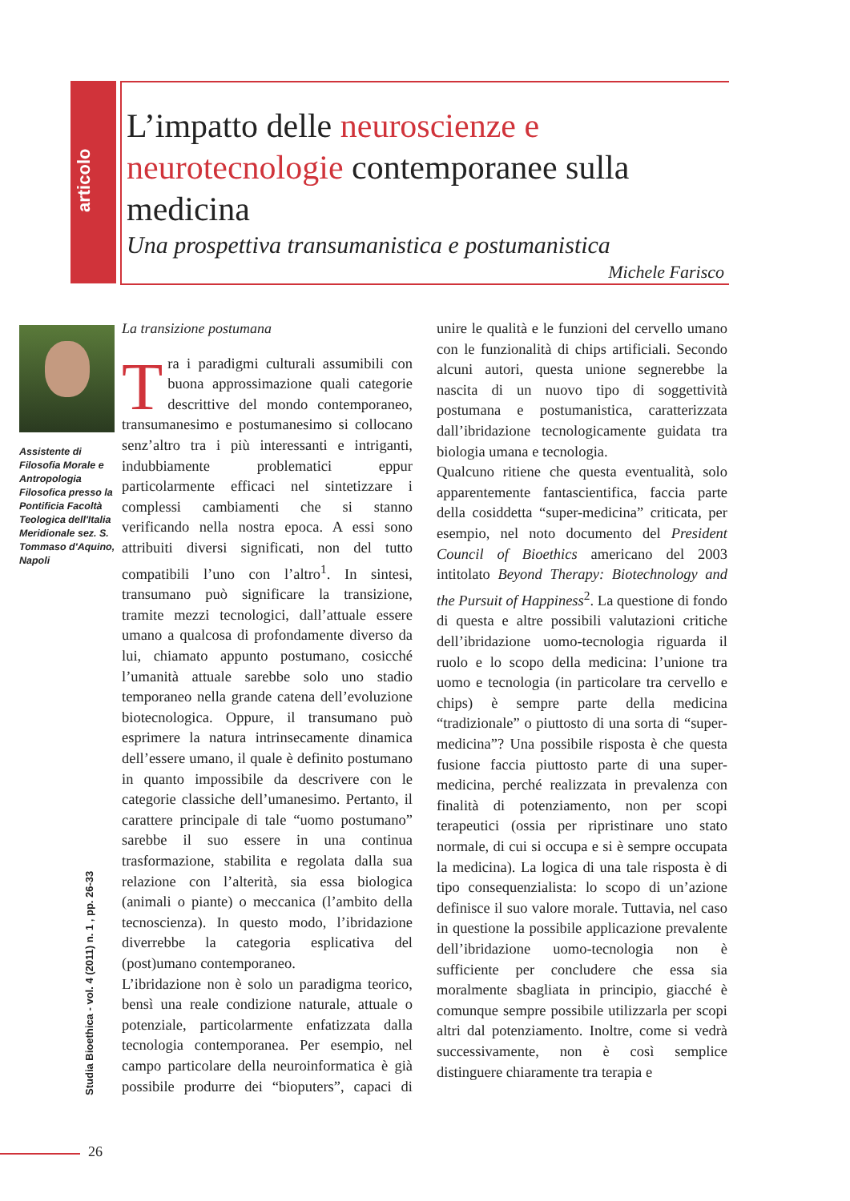articolo
L’impatto delle neuroscienze e neurotecnologie contemporanee sulla medicina
Una prospettiva transumanistica e postumanistica
Michele Farisco
Assistente di Filosofia Morale e Antropologia Filosofica presso la Pontificia Facoltà Teologica dell'Italia Meridionale sez. S. Tommaso d'Aquino, Napoli
La transizione postumana
Tra i paradigmi culturali assumibili con buona approssimazione quali categorie descrittive del mondo contemporaneo, transumanesimo e postumanesimo si collocano senz’altro tra i più interessanti e intriganti, indubbiamente problematici eppur particolarmente efficaci nel sintetizzare i complessi cambiamenti che si stanno verificando nella nostra epoca. A essi sono attribuiti diversi significati, non del tutto compatibili l’uno con l’altro<sup>1</sup>. In sintesi, transumano può significare la transizione, tramite mezzi tecnologici, dall’attuale essere umano a qualcosa di profondamente diverso da lui, chiamato appunto postumano, cosicché l’umanità attuale sarebbe solo uno stadio temporaneo nella grande catena dell’evoluzione biotecnologica. Oppure, il transumano può esprimere la natura intrinsecamente dinamica dell’essere umano, il quale è definito postumano in quanto impossibile da descrivere con le categorie classiche dell’umanesimo. Pertanto, il carattere principale di tale “uomo postumano” sarebbe il suo essere in una continua trasformazione, stabilita e regolata dalla sua relazione con l’alterità, sia essa biologica (animali o piante) o meccanica (l’ambito della tecnoscienza). In questo modo, l’ibridazione diverrebbe la categoria esplicativa del (post)umano contemporaneo.
L’ibridazione non è solo un paradigma teorico, bensì una reale condizione naturale, attuale o potenziale, particolarmente enfatizzata dalla tecnologia contemporanea. Per esempio, nel campo particolare della neuroinformatica è già possibile produrre dei “bioputers”, capaci di unire le qualità e le funzioni del cervello umano con le funzionalità di chips artificiali. Secondo alcuni autori, questa unione segnerebbe la nascita di un nuovo tipo di soggettività postumana e postumanistica, caratterizzata dall’ibridazione tecnologicamente guidata tra biologia umana e tecnologia.
Qualcuno ritiene che questa eventualità, solo apparentemente fantascientifica, faccia parte della cosiddetta “super-medicina” criticata, per esempio, nel noto documento del President Council of Bioethics americano del 2003 intitolato Beyond Therapy: Biotechnology and the Pursuit of Happiness<sup>2</sup>. La questione di fondo di questa e altre possibili valutazioni critiche dell’ibridazione uomo-tecnologia riguarda il ruolo e lo scopo della medicina: l’unione tra uomo e tecnologia (in particolare tra cervello e chips) è sempre parte della medicina “tradizionale” o piuttosto di una sorta di “super-medicina”? Una possibile risposta è che questa fusione faccia piuttosto parte di una super-medicina, perché realizzata in prevalenza con finalità di potenziamento, non per scopi terapeutici (ossia per ripristinare uno stato normale, di cui si occupa e si è sempre occupata la medicina). La logica di una tale risposta è di tipo consequenzialista: lo scopo di un’azione definisce il suo valore morale. Tuttavia, nel caso in questione la possibile applicazione prevalente dell’ibridazione uomo-tecnologia non è sufficiente per concludere che essa sia moralmente sbagliata in principio, giacché è comunque sempre possibile utilizzarla per scopi altri dal potenziamento. Inoltre, come si vedrà successivamente, non è così semplice distinguere chiaramente tra terapia e
Studia Bioethica - vol. 4 (2011) n. 1 , pp. 26-33
26